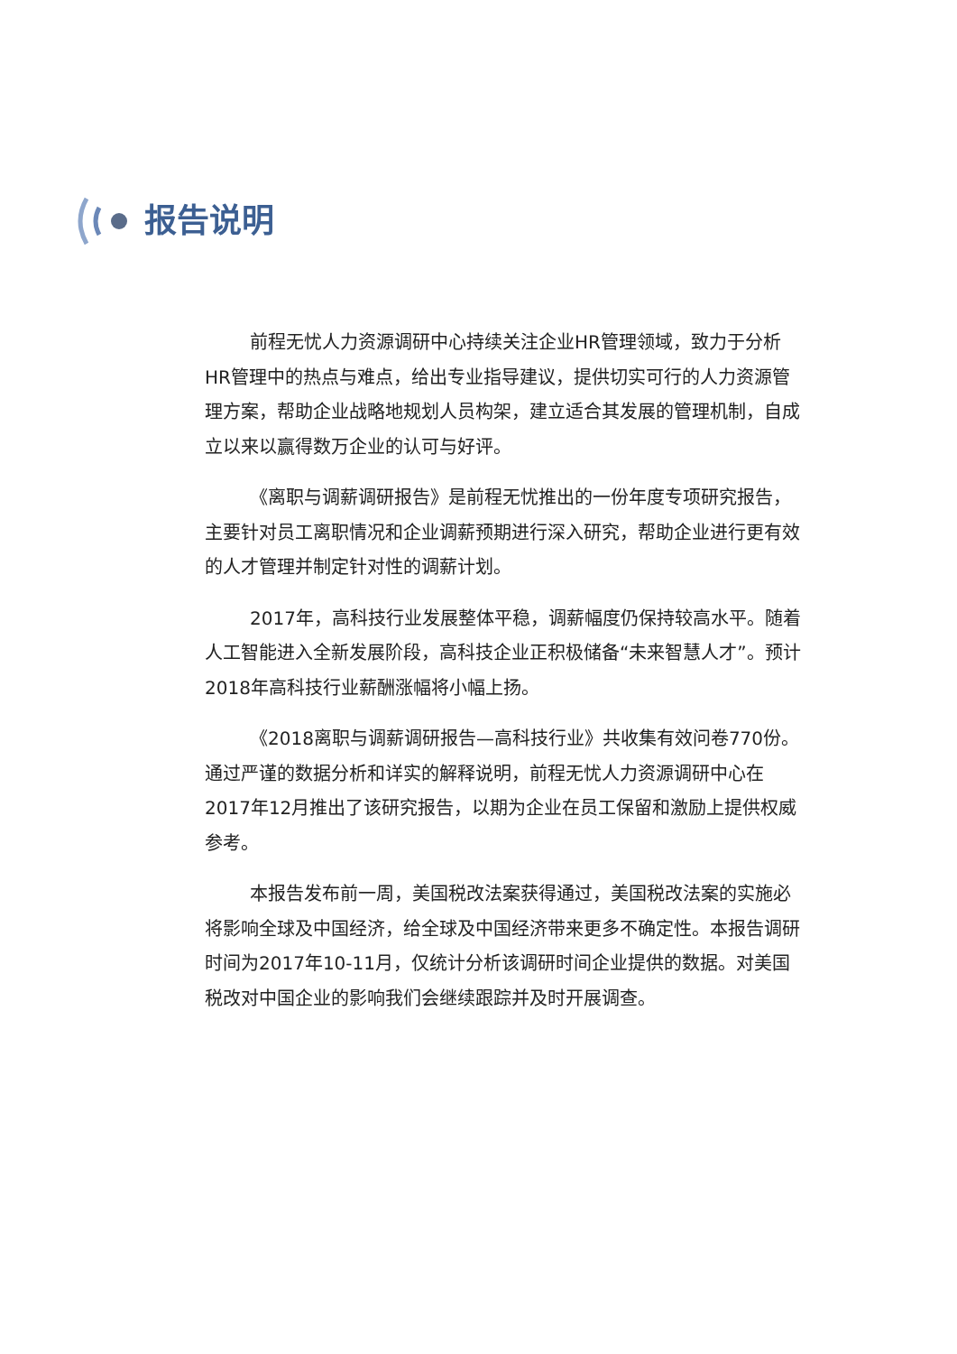报告说明
前程无忧人力资源调研中心持续关注企业HR管理领域，致力于分析HR管理中的热点与难点，给出专业指导建议，提供切实可行的人力资源管理方案，帮助企业战略地规划人员构架，建立适合其发展的管理机制，自成立以来以赢得数万企业的认可与好评。
《离职与调薪调研报告》是前程无忧推出的一份年度专项研究报告，主要针对员工离职情况和企业调薪预期进行深入研究，帮助企业进行更有效的人才管理并制定针对性的调薪计划。
2017年，高科技行业发展整体平稳，调薪幅度仍保持较高水平。随着人工智能进入全新发展阶段，高科技企业正积极储备“未来智慧人才”。预计2018年高科技行业薪酬涨幅将小幅上扬。
《2018离职与调薪调研报告—高科技行业》共收集有效问卷770份。通过严谨的数据分析和详实的解释说明，前程无忧人力资源调研中心在2017年12月推出了该研究报告，以期为企业在员工保留和激励上提供权威参考。
本报告发布前一周，美国税改法案获得通过，美国税改法案的实施必将影响全球及中国经济，给全球及中国经济带来更多不确定性。本报告调研时间为2017年10-11月，仅统计分析该调研时间企业提供的数据。对美国税改对中国企业的影响我们会继续跟踪并及时开展调查。